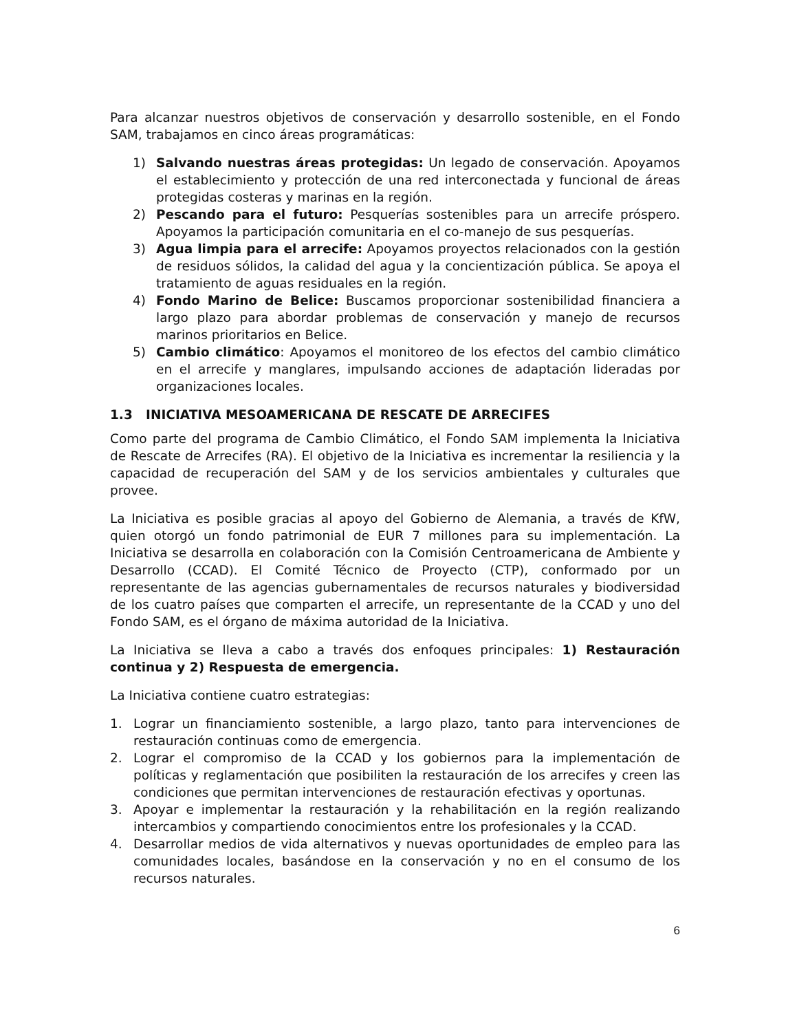Para alcanzar nuestros objetivos de conservación y desarrollo sostenible, en el Fondo SAM, trabajamos en cinco áreas programáticas:
1) Salvando nuestras áreas protegidas: Un legado de conservación. Apoyamos el establecimiento y protección de una red interconectada y funcional de áreas protegidas costeras y marinas en la región.
2) Pescando para el futuro: Pesquerías sostenibles para un arrecife próspero. Apoyamos la participación comunitaria en el co-manejo de sus pesquerías.
3) Agua limpia para el arrecife: Apoyamos proyectos relacionados con la gestión de residuos sólidos, la calidad del agua y la concientización pública. Se apoya el tratamiento de aguas residuales en la región.
4) Fondo Marino de Belice: Buscamos proporcionar sostenibilidad financiera a largo plazo para abordar problemas de conservación y manejo de recursos marinos prioritarios en Belice.
5) Cambio climático: Apoyamos el monitoreo de los efectos del cambio climático en el arrecife y manglares, impulsando acciones de adaptación lideradas por organizaciones locales.
1.3 INICIATIVA MESOAMERICANA DE RESCATE DE ARRECIFES
Como parte del programa de Cambio Climático, el Fondo SAM implementa la Iniciativa de Rescate de Arrecifes (RA). El objetivo de la Iniciativa es incrementar la resiliencia y la capacidad de recuperación del SAM y de los servicios ambientales y culturales que provee.
La Iniciativa es posible gracias al apoyo del Gobierno de Alemania, a través de KfW, quien otorgó un fondo patrimonial de EUR 7 millones para su implementación. La Iniciativa se desarrolla en colaboración con la Comisión Centroamericana de Ambiente y Desarrollo (CCAD). El Comité Técnico de Proyecto (CTP), conformado por un representante de las agencias gubernamentales de recursos naturales y biodiversidad de los cuatro países que comparten el arrecife, un representante de la CCAD y uno del Fondo SAM, es el órgano de máxima autoridad de la Iniciativa.
La Iniciativa se lleva a cabo a través dos enfoques principales: 1) Restauración continua y 2) Respuesta de emergencia.
La Iniciativa contiene cuatro estrategias:
1. Lograr un financiamiento sostenible, a largo plazo, tanto para intervenciones de restauración continuas como de emergencia.
2. Lograr el compromiso de la CCAD y los gobiernos para la implementación de políticas y reglamentación que posibiliten la restauración de los arrecifes y creen las condiciones que permitan intervenciones de restauración efectivas y oportunas.
3. Apoyar e implementar la restauración y la rehabilitación en la región realizando intercambios y compartiendo conocimientos entre los profesionales y la CCAD.
4. Desarrollar medios de vida alternativos y nuevas oportunidades de empleo para las comunidades locales, basándose en la conservación y no en el consumo de los recursos naturales.
6